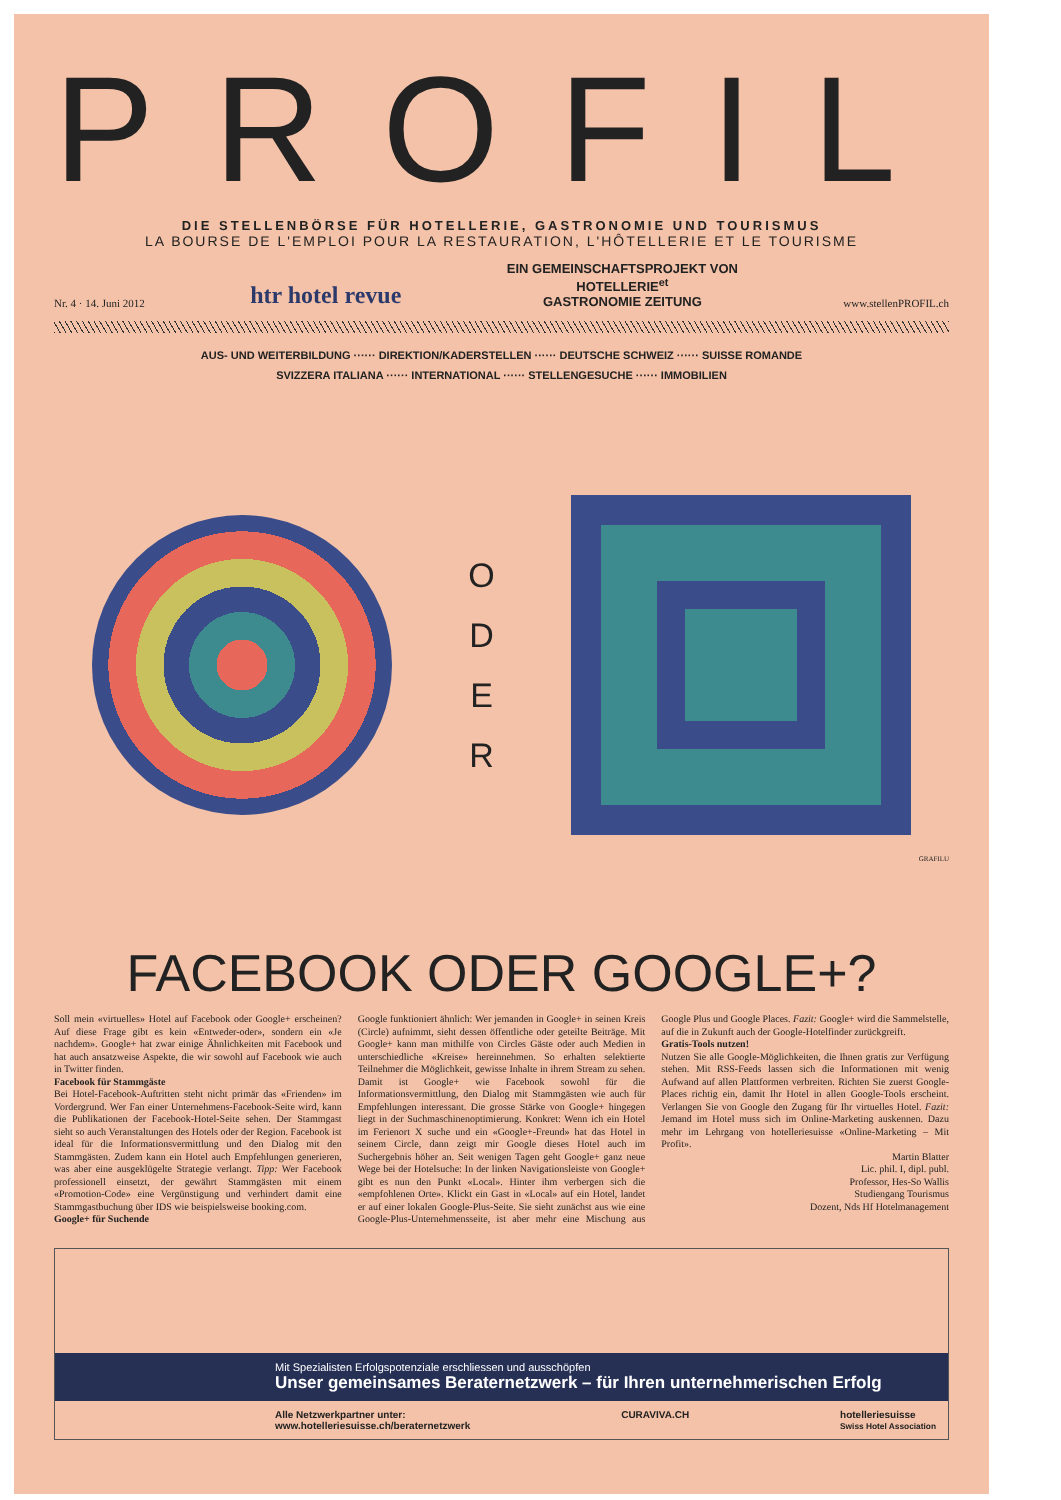PROFIL
DIE STELLENBÖRSE FÜR HOTELLERIE, GASTRONOMIE UND TOURISMUS
LA BOURSE DE L'EMPLOI POUR LA RESTAURATION, L'HÔTELLERIE ET LE TOURISME
Nr. 4 · 14. Juni 2012 htr hotel revue EIN GEMEINSCHAFTSPROJEKT VON
HOTELLERIE<sup>et</sup>
GASTRONOMIE ZEITUNG www.stellenPROFIL.ch
AUS- UND WEITERBILDUNG ······ DIREKTION/KADERSTELLEN ······ DEUTSCHE SCHWEIZ ······ SUISSE ROMANDE
SVIZZERA ITALIANA ······ INTERNATIONAL ······ STELLENGESUCHE ······ IMMOBILIEN
O
D
E
R
GRAFILU
FACEBOOK ODER GOOGLE+?
Soll mein «virtuelles» Hotel auf Facebook oder Google+ erscheinen? Auf diese Frage gibt es kein «Entweder-oder», sondern ein «Je nachdem». Google+ hat zwar einige Ähnlichkeiten mit Facebook und hat auch ansatzweise Aspekte, die wir sowohl auf Facebook wie auch in Twitter finden.
Facebook für Stammgäste
Bei Hotel-Facebook-Auftritten steht nicht primär das «Frienden» im Vordergrund. Wer Fan einer Unternehmens-Facebook-Seite wird, kann die Publikationen der Facebook-Hotel-Seite sehen. Der Stammgast sieht so auch Veranstaltungen des Hotels oder der Region. Facebook ist ideal für die Informationsvermittlung und den Dialog mit den Stammgästen. Zudem kann ein Hotel auch Empfehlungen generieren, was aber eine ausgeklügelte Strategie verlangt. Tipp: Wer Facebook professionell einsetzt, der gewährt Stammgästen mit einem «Promotion-Code» eine Vergünstigung und verhindert damit eine Stammgastbuchung über IDS wie beispielsweise booking.com.
Google+ für Suchende
Google funktioniert ähnlich: Wer jemanden in Google+ in seinen Kreis (Circle) aufnimmt, sieht dessen öffentliche oder geteilte Beiträge. Mit Google+ kann man mithilfe von Circles Gäste oder auch Medien in unterschiedliche «Kreise» hereinnehmen. So erhalten selektierte Teilnehmer die Möglichkeit, gewisse Inhalte in ihrem Stream zu sehen. Damit ist Google+ wie Facebook sowohl für die Informationsvermittlung, den Dialog mit Stammgästen wie auch für Empfehlungen interessant. Die grosse Stärke von Google+ hingegen liegt in der Suchmaschinenoptimierung. Konkret: Wenn ich ein Hotel im Ferienort X suche und ein «Google+-Freund» hat das Hotel in seinem Circle, dann zeigt mir Google dieses Hotel auch im Suchergebnis höher an. Seit wenigen Tagen geht Google+ ganz neue Wege bei der Hotelsuche: In der linken Navigationsleiste von Google+ gibt es nun den Punkt «Local». Hinter ihm verbergen sich die «empfohlenen Orte». Klickt ein Gast in «Local» auf ein Hotel, landet er auf einer lokalen Google-Plus-Seite. Sie sieht zunächst aus wie eine Google-Plus-Unternehmensseite, ist aber mehr eine Mischung aus Google Plus und Google Places. Fazit: Google+ wird die Sammelstelle, auf die in Zukunft auch der Google-Hotelfinder zurückgreift.
Gratis-Tools nutzen!
Nutzen Sie alle Google-Möglichkeiten, die Ihnen gratis zur Verfügung stehen. Mit RSS-Feeds lassen sich die Informationen mit wenig Aufwand auf allen Plattformen verbreiten. Richten Sie zuerst Google-Places richtig ein, damit Ihr Hotel in allen Google-Tools erscheint. Verlangen Sie von Google den Zugang für Ihr virtuelles Hotel. Fazit: Jemand im Hotel muss sich im Online-Marketing auskennen. Dazu mehr im Lehrgang von hotelleriesuisse «Online-Marketing – Mit Profit».
Martin Blatter
Lic. phil. I, dipl. publ.
Professor, Hes-So Wallis
Studiengang Tourismus
Dozent, Nds Hf Hotelmanagement
Mit Spezialisten Erfolgspotenziale erschliessen und ausschöpfen
Unser gemeinsames Beraternetzwerk – für Ihren unternehmerischen Erfolg
Alle Netzwerkpartner unter:
www.hotelleriesuisse.ch/beraternetzwerk CURAVIVA.CH hotelleriesuisse
Swiss Hotel Association